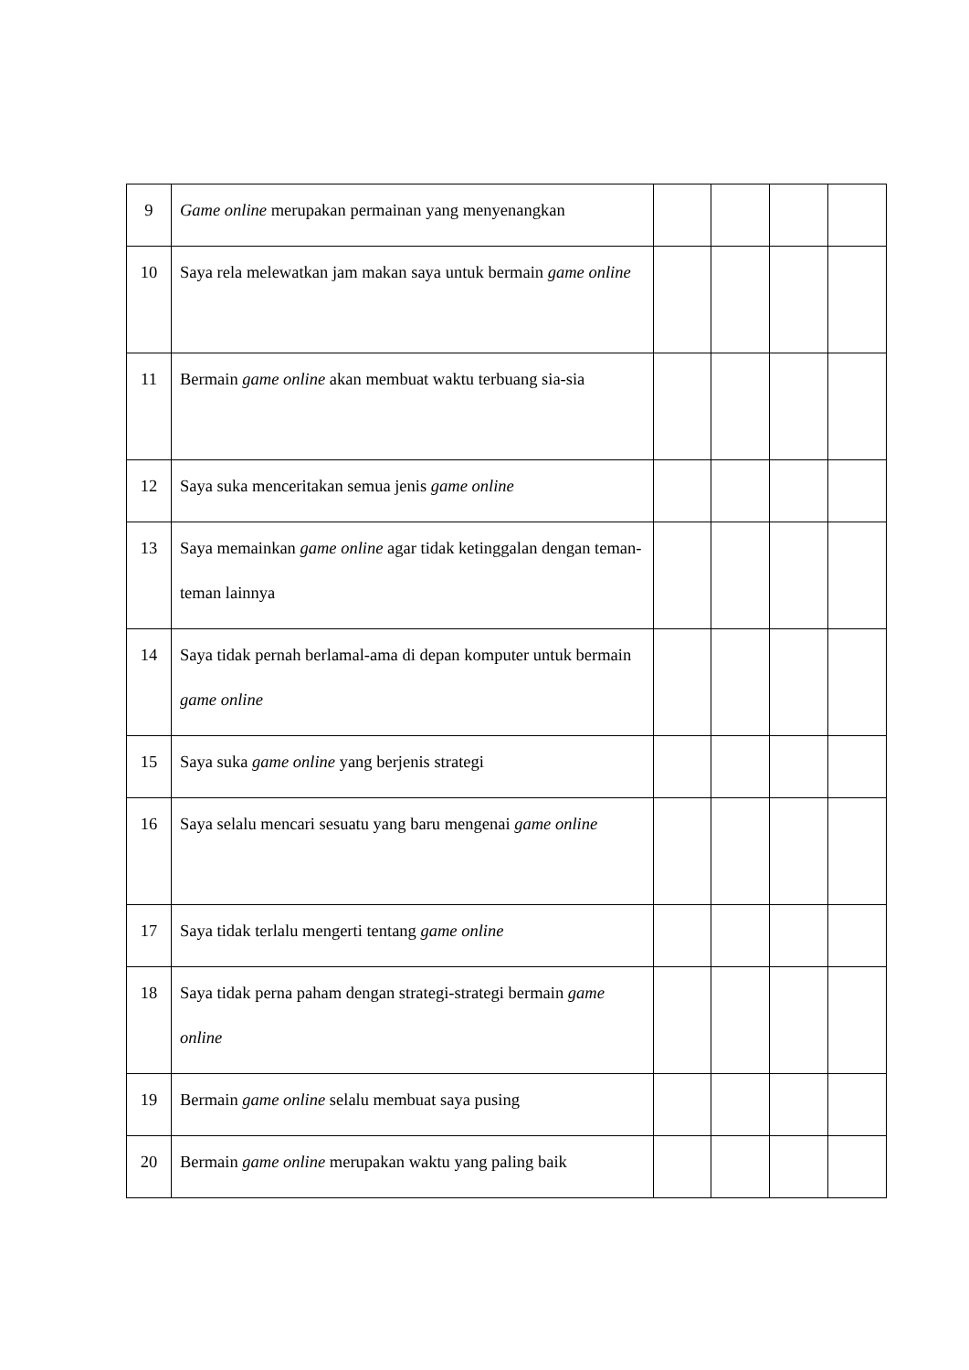| 9 | Game online merupakan permainan yang menyenangkan | | | | |
| 10 | Saya rela melewatkan jam makan saya untuk bermain game online | | | | |
| 11 | Bermain game online akan membuat waktu terbuang sia-sia | | | | |
| 12 | Saya suka menceritakan semua jenis game online | | | | |
| 13 | Saya memainkan game online agar tidak ketinggalan dengan teman-teman lainnya | | | | |
| 14 | Saya tidak pernah berlamal-ama di depan komputer untuk bermain game online | | | | |
| 15 | Saya suka game online yang berjenis strategi | | | | |
| 16 | Saya selalu mencari sesuatu yang baru mengenai game online | | | | |
| 17 | Saya tidak terlalu mengerti tentang game online | | | | |
| 18 | Saya tidak perna paham dengan strategi-strategi bermain game online | | | | |
| 19 | Bermain game online selalu membuat saya pusing | | | | |
| 20 | Bermain game online merupakan waktu yang paling baik | | | | |